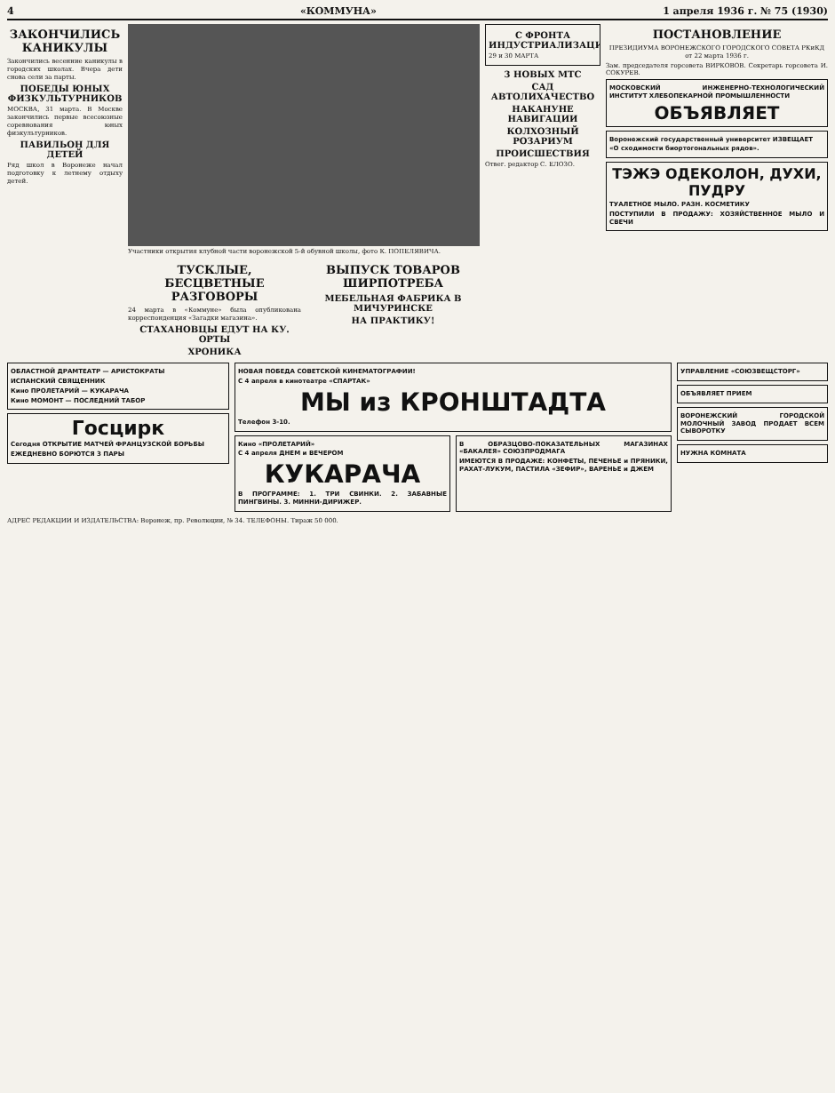4 «КОММУНА» 1 апреля 1936 г. № 75 (1930)
ЗАКОНЧИЛИСЬ КАНИКУЛЫ
Закончились весенние каникулы в городских школах. Вчера дети снова сели за парты.
ПОБЕДЫ ЮНЫХ ФИЗКУЛЬТУРНИКОВ
МОСКВА, 31 марта. В Москве закончились первые всесоюзные соревнования юных физкультурников.
ПАВИЛЬОН ДЛЯ ДЕТЕЙ
Ряд школ в Воронеже начал подготовку к летнему отдыху детей.
Участники открытия клубной части воронежской 5-й обувной школы, фото К. ПОПЕЛЯВИЧА.
ТУСКЛЫЕ, БЕСЦВЕТНЫЕ РАЗГОВОРЫ
24 марта в «Коммуне» была опубликована корреспонденция «Загадки магазина».
СТАХАНОВЦЫ ЕДУТ НА КУ. ОРТЫ
ХРОНИКА
ВЫПУСК ТОВАРОВ ШИРПОТРЕБА
МЕБЕЛЬНАЯ ФАБРИКА В МИЧУРИНСКЕ
НА ПРАКТИКУ!
С ФРОНТА ИНДУСТРИАЛИЗАЦИИ
29 и 30 МАРТА
3 НОВЫХ МТС
САД АВТОЛИХАЧЕСТВО
НАКАНУНЕ НАВИГАЦИИ
КОЛХОЗНЫЙ РОЗАРИУМ
ПРОИСШЕСТВИЯ
Отвег. редактор С. ЕЛОЗО.
ПОСТАНОВЛЕНИЕ
ПРЕЗИДИУМА ВОРОНЕЖСКОГО ГОРОДСКОГО СОВЕТА РКиКД от 22 марта 1936 г.
Зам. председателя горсовета ВИРКОВОВ. Секретарь горсовета И. СОКУРЕВ.
МОСКОВСКИЙ ИНЖЕНЕРНО-ТЕХНОЛОГИЧЕСКИЙ ИНСТИТУТ ХЛЕБОПЕКАРНОЙ ПРОМЫШЛЕННОСТИ
ОБЪЯВЛЯЕТ
Воронежский государственный университет ИЗВЕЩАЕТ
«О сходимости биортогональных рядов».
ТЭЖЭ ОДЕКОЛОН, ДУХИ, ПУДРУ
ТУАЛЕТНОЕ МЫЛО. РАЗН. КОСМЕТИКУ
ПОСТУПИЛИ В ПРОДАЖУ: ХОЗЯЙСТВЕННОЕ МЫЛО И СВЕЧИ
ОБЛАСТНОЙ ДРАМТЕАТР — АРИСТОКРАТЫ
ИСПАНСКИЙ СВЯЩЕННИК
Кино ПРОЛЕТАРИЙ — КУКАРАЧА
Кино МОМОНТ — ПОСЛЕДНИЙ ТАБОР
Госцирк
Сегодня ОТКРЫТИЕ МАТЧЕЙ ФРАНЦУЗСКОЙ БОРЬБЫ
ЕЖЕДНЕВНО БОРЮТСЯ 3 ПАРЫ
НОВАЯ ПОБЕДА СОВЕТСКОЙ КИНЕМАТОГРАФИИ!
С 4 апреля в кинотеатре «СПАРТАК»
МЫ из КРОНШТАДТА
Телефон 3-10.
Кино «ПРОЛЕТАРИЙ»
С 4 апреля ДНЕМ и ВЕЧЕРОМ
КУКАРАЧА
В ПРОГРАММЕ: 1. ТРИ СВИНКИ. 2. ЗАБАВНЫЕ ПИНГВИНЫ. 3. МИННИ-ДИРИЖЕР.
В ОБРАЗЦОВО-ПОКАЗАТЕЛЬНЫХ МАГАЗИНАХ «БАКАЛЕЯ» СОЮЗПРОДМАГА
ИМЕЮТСЯ В ПРОДАЖЕ: КОНФЕТЫ, ПЕЧЕНЬЕ и ПРЯНИКИ, РАХАТ-ЛУКУМ, ПАСТИЛА «ЗЕФИР», ВАРЕНЬЕ и ДЖЕМ
УПРАВЛЕНИЕ «СОЮЗВЕЩСТОРГ»
ОБЪЯВЛЯЕТ ПРИЕМ
ВОРОНЕЖСКИЙ ГОРОДСКОЙ МОЛОЧНЫЙ ЗАВОД ПРОДАЕТ ВСЕМ СЫВОРОТКУ
НУЖНА КОМНАТА
АДРЕС РЕДАКЦИИ И ИЗДАТЕЛЬСТВА: Воронеж, пр. Революции, № 34. ТЕЛЕФОНЫ. Тираж 50 000.